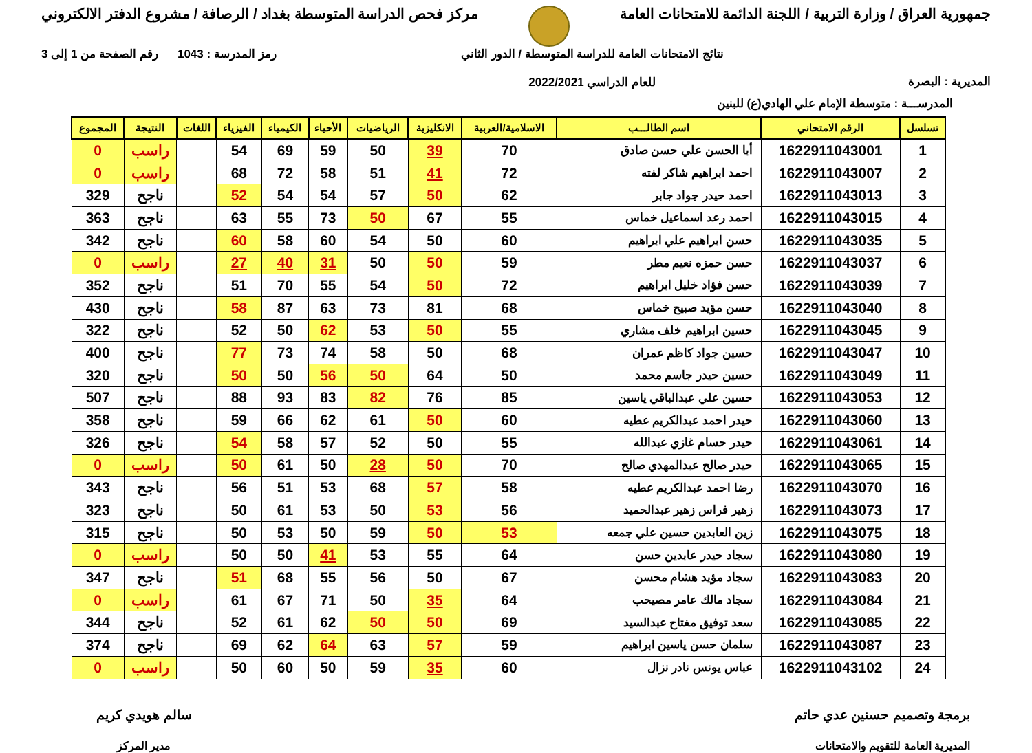جمهورية العراق / وزارة التربية / اللجنة الدائمة للامتحانات العامة
مركز فحص الدراسة المتوسطة بغداد / الرصافة / مشروع الدفتر الالكتروني
المديرية : البصرة
نتائج الامتحانات العامة للدراسة المتوسطة / الدور الثاني
للعام الدراسي 2022/2021
رمز المدرسة : 1043 رقم الصفحة من 1 إلى 3
المدرســـة : متوسطة الإمام علي الهادي(ع) للبنين
| تسلسل | الرقم الامتحاني | اسم الطالـــب | الاسلامية/العربية | الانكليزية | الرياضيات | الأحياء | الكيمياء | الفيزياء | اللغات | النتيجة | المجموع |
| --- | --- | --- | --- | --- | --- | --- | --- | --- | --- | --- | --- |
| 1 | 1622911043001 | أبا الحسن علي حسن صادق | 70 | 39 | 50 | 59 | 69 | 54 | | راسب | 0 |
| 2 | 1622911043007 | احمد ابراهيم شاكر لفته | 72 | 41 | 51 | 58 | 72 | 68 | | راسب | 0 |
| 3 | 1622911043013 | احمد حيدر جواد جابر | 62 | 50 | 57 | 54 | 54 | 52 | | ناجح | 329 |
| 4 | 1622911043015 | احمد رعد اسماعيل خماس | 55 | 67 | 50 | 73 | 55 | 63 | | ناجح | 363 |
| 5 | 1622911043035 | حسن ابراهيم علي ابراهيم | 60 | 50 | 54 | 60 | 58 | 60 | | ناجح | 342 |
| 6 | 1622911043037 | حسن حمزه نعيم مطر | 59 | 50 | 50 | 31 | 40 | 27 | | راسب | 0 |
| 7 | 1622911043039 | حسن فؤاد خليل ابراهيم | 72 | 50 | 54 | 55 | 70 | 51 | | ناجح | 352 |
| 8 | 1622911043040 | حسن مؤيد صبيح خماس | 68 | 81 | 73 | 63 | 87 | 58 | | ناجح | 430 |
| 9 | 1622911043045 | حسين ابراهيم خلف مشاري | 55 | 50 | 53 | 62 | 50 | 52 | | ناجح | 322 |
| 10 | 1622911043047 | حسين جواد كاظم عمران | 68 | 50 | 58 | 74 | 73 | 77 | | ناجح | 400 |
| 11 | 1622911043049 | حسين حيدر جاسم محمد | 50 | 64 | 50 | 56 | 50 | 50 | | ناجح | 320 |
| 12 | 1622911043053 | حسين علي عبدالباقي ياسين | 85 | 76 | 82 | 83 | 93 | 88 | | ناجح | 507 |
| 13 | 1622911043060 | حيدر احمد عبدالكريم عطيه | 60 | 50 | 61 | 62 | 66 | 59 | | ناجح | 358 |
| 14 | 1622911043061 | حيدر حسام غازي عبدالله | 55 | 50 | 52 | 57 | 58 | 54 | | ناجح | 326 |
| 15 | 1622911043065 | حيدر صالح عبدالمهدي صالح | 70 | 50 | 28 | 50 | 61 | 50 | | راسب | 0 |
| 16 | 1622911043070 | رضا احمد عبدالكريم عطيه | 58 | 57 | 68 | 53 | 51 | 56 | | ناجح | 343 |
| 17 | 1622911043073 | زهير فراس زهير عبدالحميد | 56 | 53 | 50 | 53 | 61 | 50 | | ناجح | 323 |
| 18 | 1622911043075 | زين العابدين حسين علي جمعه | 53 | 50 | 59 | 50 | 53 | 50 | | ناجح | 315 |
| 19 | 1622911043080 | سجاد حيدر عابدين حسن | 64 | 55 | 53 | 41 | 50 | 50 | | راسب | 0 |
| 20 | 1622911043083 | سجاد مؤيد هشام محسن | 67 | 50 | 56 | 55 | 68 | 51 | | ناجح | 347 |
| 21 | 1622911043084 | سجاد مالك عامر مصيحب | 64 | 35 | 50 | 71 | 67 | 61 | | راسب | 0 |
| 22 | 1622911043085 | سعد توفيق مفتاح عبدالسيد | 69 | 50 | 50 | 62 | 61 | 52 | | ناجح | 344 |
| 23 | 1622911043087 | سلمان حسن ياسين ابراهيم | 59 | 57 | 63 | 64 | 62 | 69 | | ناجح | 374 |
| 24 | 1622911043102 | عباس يونس نادر نزال | 60 | 35 | 59 | 50 | 60 | 50 | | راسب | 0 |
برمجة وتصميم حسنين عدي حاتم
المديرية العامة للتقويم والامتحانات
سالم هويدي كريم
مدير المركز